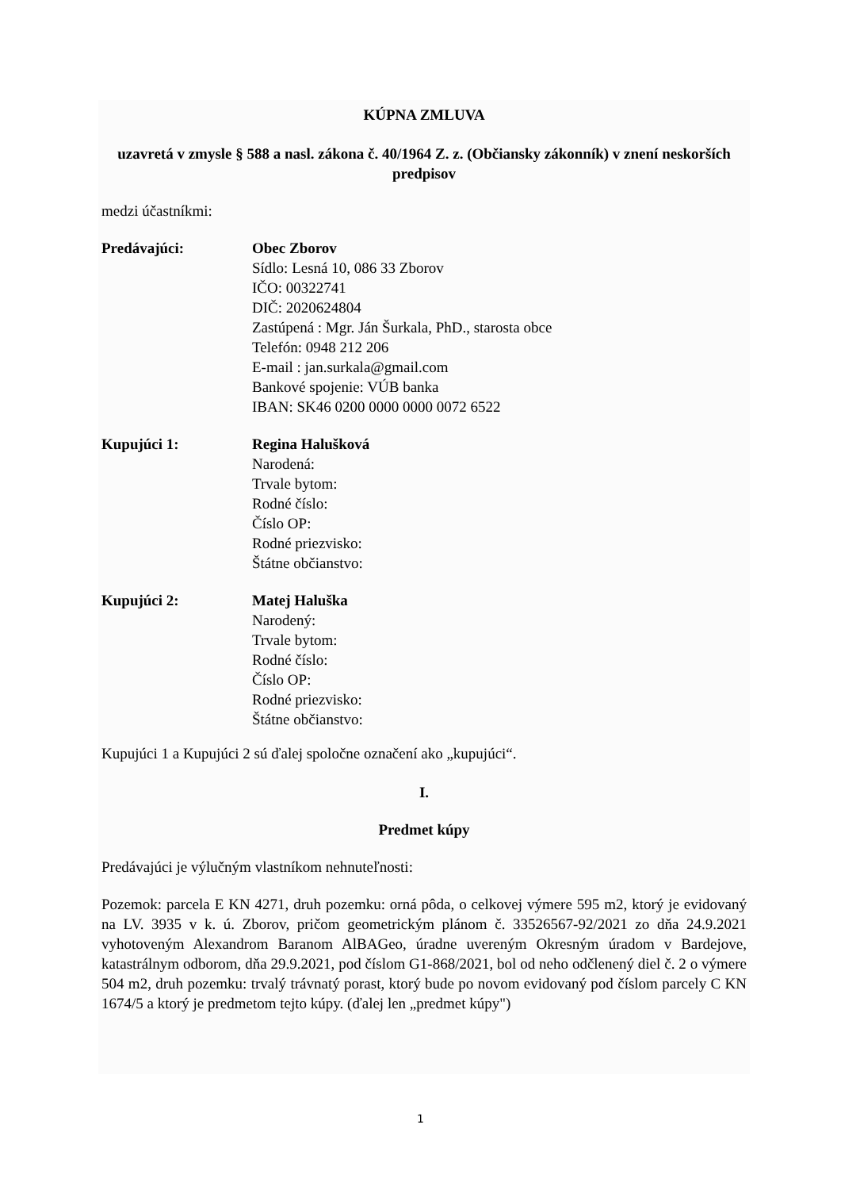KÚPNA ZMLUVA
uzavretá v zmysle § 588 a nasl. zákona č. 40/1964 Z. z. (Občiansky zákonník) v znení neskorších predpisov
medzi účastníkmi:
Predávajúci: Obec Zborov
Sídlo: Lesná 10, 086 33 Zborov
IČO: 00322741
DIČ: 2020624804
Zastúpená : Mgr. Ján Šurkala, PhD., starosta obce
Telefón: 0948 212 206
E-mail : jan.surkala@gmail.com
Bankové spojenie: VÚB banka
IBAN: SK46 0200 0000 0000 0072 6522
Kupujúci 1: Regina Halušková
Narodená:
Trvale bytom:
Rodné číslo:
Číslo OP:
Rodné priezvisko:
Štátne občianstvo:
Kupujúci 2: Matej Haluška
Narodený:
Trvale bytom:
Rodné číslo:
Číslo OP:
Rodné priezvisko:
Štátne občianstvo:
Kupujúci 1 a Kupujúci 2 sú ďalej spoločne označení ako „kupujúci“.
I.
Predmet kúpy
Predávajúci je výlučným vlastníkom nehnuteľnosti:
Pozemok: parcela E KN 4271, druh pozemku: orná pôda, o celkovej výmere 595 m2, ktorý je evidovaný na LV. 3935 v k. ú. Zborov, pričom geometrickým plánom č. 33526567-92/2021 zo dňa 24.9.2021 vyhotoveným Alexandrom Baranom AlBAGeo, úradne uvereným Okresným úradom v Bardejove, katastrálnym odborom, dňa 29.9.2021, pod číslom G1-868/2021, bol od neho odčlenený diel č. 2 o výmere 504 m2, druh pozemku: trvalý trávnatý porast, ktorý bude po novom evidovaný pod číslom parcely C KN 1674/5 a ktorý je predmetom tejto kúpy. (ďalej len „predmet kúpy")
1